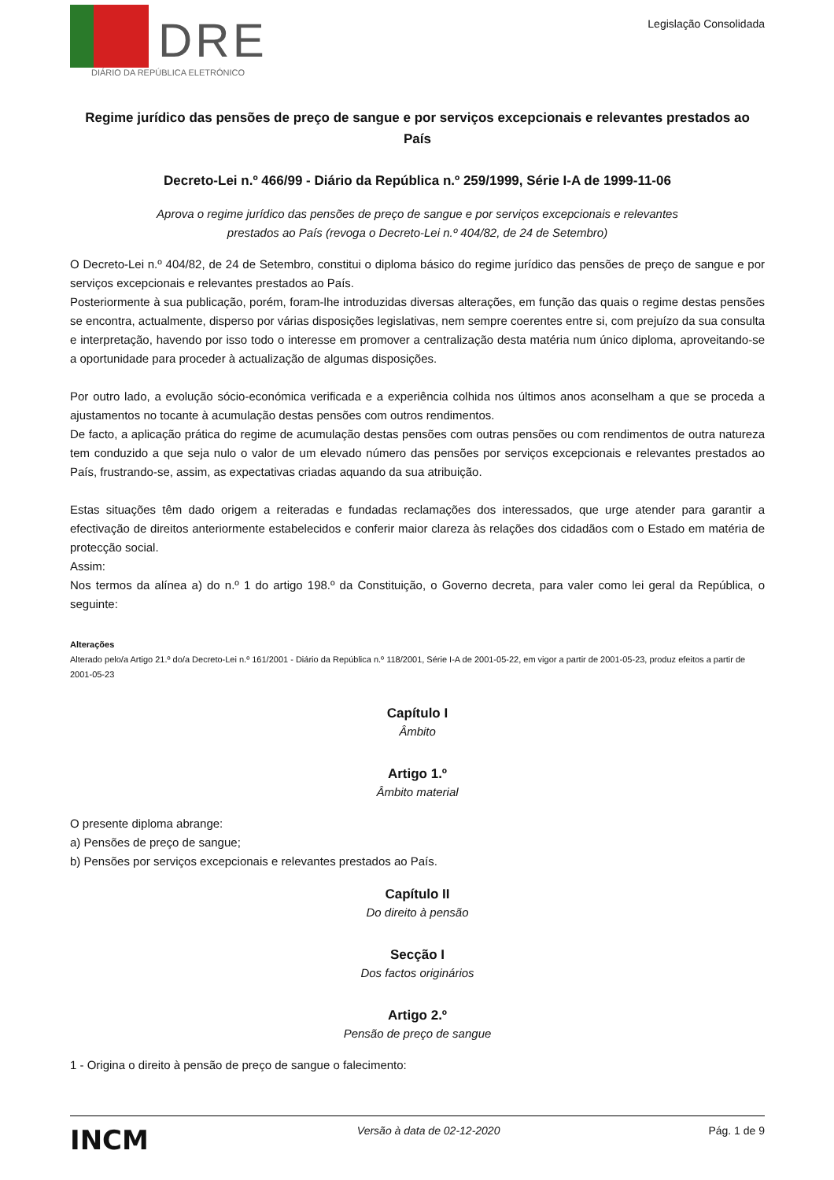DRE
DIÁRIO DA REPÚBLICA ELETRÓNICO
Legislação Consolidada
Regime jurídico das pensões de preço de sangue e por serviços excepcionais e relevantes prestados ao País
Decreto-Lei n.º 466/99 - Diário da República n.º 259/1999, Série I-A de 1999-11-06
Aprova o regime jurídico das pensões de preço de sangue e por serviços excepcionais e relevantes
prestados ao País (revoga o Decreto-Lei n.º 404/82, de 24 de Setembro)
O Decreto-Lei n.º 404/82, de 24 de Setembro, constitui o diploma básico do regime jurídico das pensões de preço de sangue e por serviços excepcionais e relevantes prestados ao País.
Posteriormente à sua publicação, porém, foram-lhe introduzidas diversas alterações, em função das quais o regime destas pensões se encontra, actualmente, disperso por várias disposições legislativas, nem sempre coerentes entre si, com prejuízo da sua consulta e interpretação, havendo por isso todo o interesse em promover a centralização desta matéria num único diploma, aproveitando-se a oportunidade para proceder à actualização de algumas disposições.
Por outro lado, a evolução sócio-económica verificada e a experiência colhida nos últimos anos aconselham a que se proceda a ajustamentos no tocante à acumulação destas pensões com outros rendimentos.
De facto, a aplicação prática do regime de acumulação destas pensões com outras pensões ou com rendimentos de outra natureza tem conduzido a que seja nulo o valor de um elevado número das pensões por serviços excepcionais e relevantes prestados ao País, frustrando-se, assim, as expectativas criadas aquando da sua atribuição.
Estas situações têm dado origem a reiteradas e fundadas reclamações dos interessados, que urge atender para garantir a efectivação de direitos anteriormente estabelecidos e conferir maior clareza às relações dos cidadãos com o Estado em matéria de protecção social.
Assim:
Nos termos da alínea a) do n.º 1 do artigo 198.º da Constituição, o Governo decreta, para valer como lei geral da República, o seguinte:
Alterações
Alterado pelo/a Artigo 21.º do/a Decreto-Lei n.º 161/2001 - Diário da República n.º 118/2001, Série I-A de 2001-05-22, em vigor a partir de 2001-05-23, produz efeitos a partir de 2001-05-23
Capítulo I
Âmbito
Artigo 1.º
Âmbito material
O presente diploma abrange:
a) Pensões de preço de sangue;
b) Pensões por serviços excepcionais e relevantes prestados ao País.
Capítulo II
Do direito à pensão
Secção I
Dos factos originários
Artigo 2.º
Pensão de preço de sangue
1 - Origina o direito à pensão de preço de sangue o falecimento:
INCM Versão à data de 02-12-2020 Pág. 1 de 9